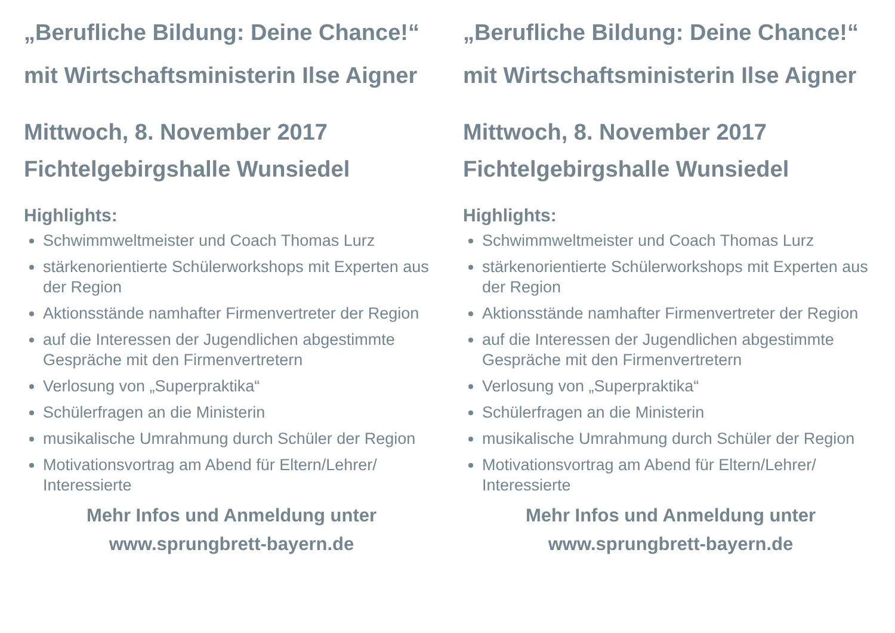„Berufliche Bildung: Deine Chance!“
mit Wirtschaftsministerin Ilse Aigner
Mittwoch, 8. November 2017
Fichtelgebirgshalle Wunsiedel
Highlights:
Schwimmweltmeister und Coach Thomas Lurz
stärkenorientierte Schülerworkshops mit Experten aus der Region
Aktionsstände namhafter Firmenvertreter der Region
auf die Interessen der Jugendlichen abgestimmte Gespräche mit den Firmenvertretern
Verlosung von „Superpraktika“
Schülerfragen an die Ministerin
musikalische Umrahmung durch Schüler der Region
Motivationsvortrag am Abend für Eltern/Lehrer/ Interessierte
Mehr Infos und Anmeldung unter
www.sprungbrett-bayern.de
„Berufliche Bildung: Deine Chance!“
mit Wirtschaftsministerin Ilse Aigner
Mittwoch, 8. November 2017
Fichtelgebirgshalle Wunsiedel
Highlights:
Schwimmweltmeister und Coach Thomas Lurz
stärkenorientierte Schülerworkshops mit Experten aus der Region
Aktionsstände namhafter Firmenvertreter der Region
auf die Interessen der Jugendlichen abgestimmte Gespräche mit den Firmenvertretern
Verlosung von „Superpraktika“
Schülerfragen an die Ministerin
musikalische Umrahmung durch Schüler der Region
Motivationsvortrag am Abend für Eltern/Lehrer/ Interessierte
Mehr Infos und Anmeldung unter
www.sprungbrett-bayern.de